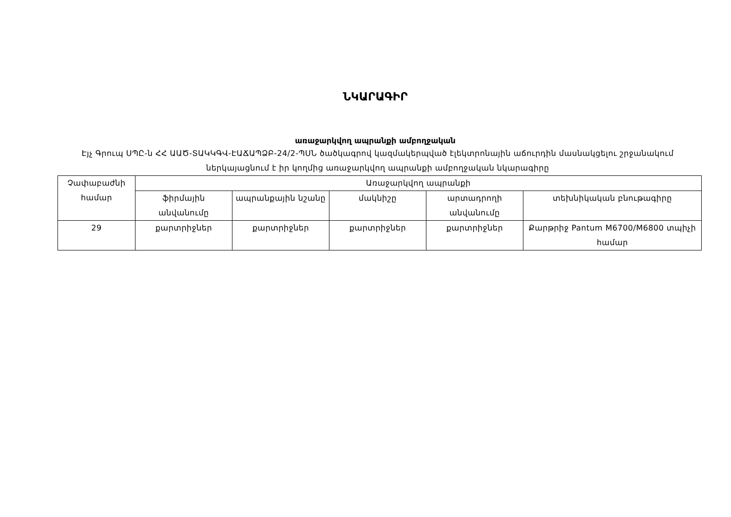ՆԿԱՐԱԳԻՐ
առաջարկվող ապրանքի ամբողջական
Էյչ Գրուպ ՍՊԸ-ն ՀՀ ԱԱԾ-ՏԱԿԿԳՎ-ԷԱՃԱՊՁԲ-24/2-ՊՍՆ ծածկագրով կազմակերպված էլեկտրոնային աճուրդին մասնակցելու շրջանակում ներկայացնում է իր կողմից առաջարկվող ապրանքի ամբողջական նկարագիրը
| Չափաբաժնի համար | Առաջարկվող ապրանքի | | | | |
| --- | --- | --- | --- | --- | --- |
| | ֆիրմային անվանումը | ապրանքային նշանը | մակնիշը | արտադրողի անվանումը | տեխնիկական բնութագիրը |
| 29 | քարտրիջներ | քարտրիջներ | քարտրիջներ | քարտրիջներ | Քարթրիջ Pantum M6700/M6800 տպիչի համար |